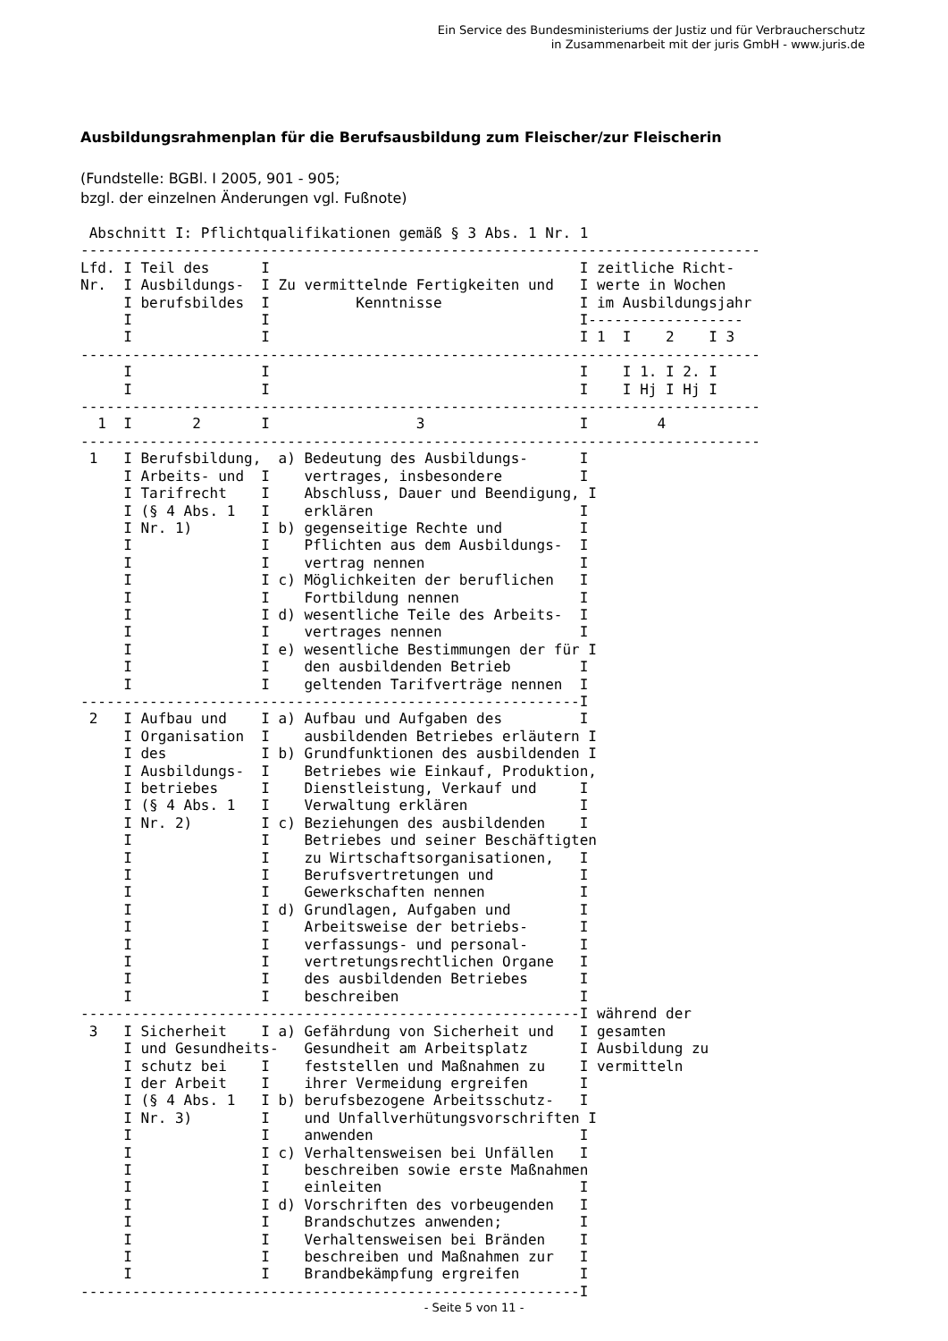Ein Service des Bundesministeriums der Justiz und für Verbraucherschutz
in Zusammenarbeit mit der juris GmbH - www.juris.de
Ausbildungsrahmenplan für die Berufsausbildung zum Fleischer/zur Fleischerin
(Fundstelle: BGBl. I 2005, 901 - 905;
bzgl. der einzelnen Änderungen vgl. Fußnote)
 Abschnitt I: Pflichtqualifikationen gemäß § 3 Abs. 1 Nr. 1
-------------------------------------------------------------------------------
Lfd. I Teil des      I                                    I zeitliche Richt-
Nr.  I Ausbildungs-  I Zu vermittelnde Fertigkeiten und   I werte in Wochen
     I berufsbildes  I          Kenntnisse                I im Ausbildungsjahr
     I               I                                    I------------------
     I               I                                    I 1  I    2    I 3
-------------------------------------------------------------------------------
     I               I                                    I    I 1. I 2. I
     I               I                                    I    I Hj I Hj I
-------------------------------------------------------------------------------
  1  I       2       I                 3                  I        4
-------------------------------------------------------------------------------
 1   I Berufsbildung,  a) Bedeutung des Ausbildungs-      I
     I Arbeits- und  I    vertrages, insbesondere         I
     I Tarifrecht    I    Abschluss, Dauer und Beendigung, I
     I (§ 4 Abs. 1   I    erklären                        I
     I Nr. 1)        I b) gegenseitige Rechte und         I
     I               I    Pflichten aus dem Ausbildungs-  I
     I               I    vertrag nennen                  I
     I               I c) Möglichkeiten der beruflichen   I
     I               I    Fortbildung nennen              I
     I               I d) wesentliche Teile des Arbeits-  I
     I               I    vertrages nennen                I
     I               I e) wesentliche Bestimmungen der für I
     I               I    den ausbildenden Betrieb        I
     I               I    geltenden Tarifverträge nennen  I
----------------------------------------------------------I
 2   I Aufbau und    I a) Aufbau und Aufgaben des         I
     I Organisation  I    ausbildenden Betriebes erläutern I
     I des           I b) Grundfunktionen des ausbildenden I
     I Ausbildungs-  I    Betriebes wie Einkauf, Produktion,
     I betriebes     I    Dienstleistung, Verkauf und     I
     I (§ 4 Abs. 1   I    Verwaltung erklären             I
     I Nr. 2)        I c) Beziehungen des ausbildenden    I
     I               I    Betriebes und seiner Beschäftigten
     I               I    zu Wirtschaftsorganisationen,   I
     I               I    Berufsvertretungen und          I
     I               I    Gewerkschaften nennen           I
     I               I d) Grundlagen, Aufgaben und        I
     I               I    Arbeitsweise der betriebs-      I
     I               I    verfassungs- und personal-      I
     I               I    vertretungsrechtlichen Organe   I
     I               I    des ausbildenden Betriebes      I
     I               I    beschreiben                     I
----------------------------------------------------------I während der
 3   I Sicherheit    I a) Gefährdung von Sicherheit und   I gesamten
     I und Gesundheits-   Gesundheit am Arbeitsplatz      I Ausbildung zu
     I schutz bei    I    feststellen und Maßnahmen zu    I vermitteln
     I der Arbeit    I    ihrer Vermeidung ergreifen      I
     I (§ 4 Abs. 1   I b) berufsbezogene Arbeitsschutz-   I
     I Nr. 3)        I    und Unfallverhütungsvorschriften I
     I               I    anwenden                        I
     I               I c) Verhaltensweisen bei Unfällen   I
     I               I    beschreiben sowie erste Maßnahmen
     I               I    einleiten                       I
     I               I d) Vorschriften des vorbeugenden   I
     I               I    Brandschutzes anwenden;         I
     I               I    Verhaltensweisen bei Bränden    I
     I               I    beschreiben und Maßnahmen zur   I
     I               I    Brandbekämpfung ergreifen       I
----------------------------------------------------------I
- Seite 5 von 11 -